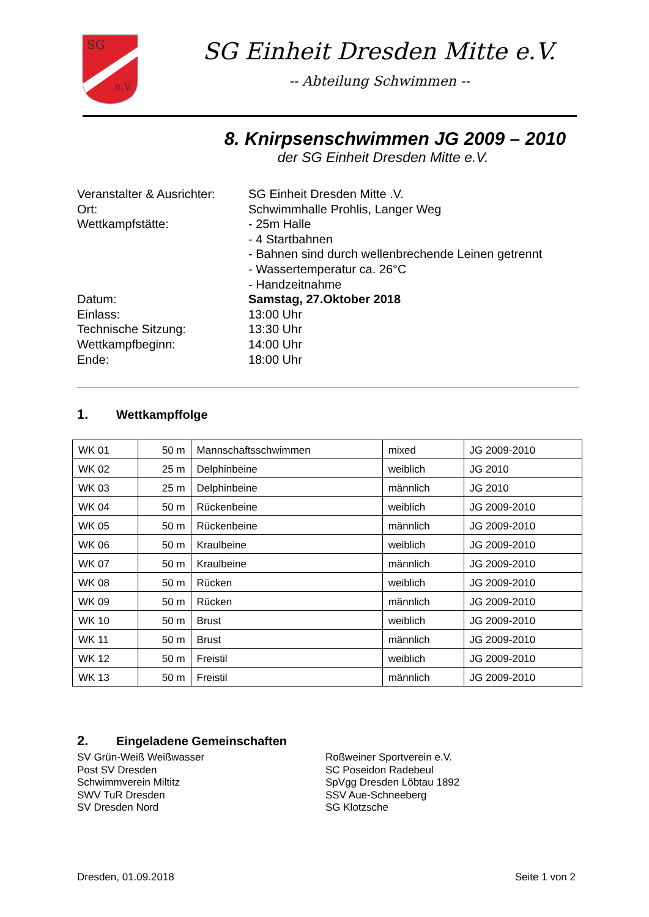SG
e.V.
SG Einheit Dresden Mitte e.V.
-- Abteilung Schwimmen --
8. Knirpsenschwimmen JG 2009 – 2010
der SG Einheit Dresden Mitte e.V.
Veranstalter & Ausrichter:
SG Einheit Dresden Mitte .V.
Ort:
Schwimmhalle Prohlis, Langer Weg
Wettkampfstätte:
- 25m Halle
- 4 Startbahnen
- Bahnen sind durch wellenbrechende Leinen getrennt
- Wassertemperatur ca. 26°C
- Handzeitnahme
Datum:
Samstag, 27.Oktober 2018
Einlass:
13:00 Uhr
Technische Sitzung:
13:30 Uhr
Wettkampfbeginn:
14:00 Uhr
Ende:
18:00 Uhr
1. Wettkampffolge
| WK 01 | 50 m | Mannschaftsschwimmen | mixed | JG 2009-2010 |
| WK 02 | 25 m | Delphinbeine | weiblich | JG 2010 |
| WK 03 | 25 m | Delphinbeine | männlich | JG 2010 |
| WK 04 | 50 m | Rückenbeine | weiblich | JG 2009-2010 |
| WK 05 | 50 m | Rückenbeine | männlich | JG 2009-2010 |
| WK 06 | 50 m | Kraulbeine | weiblich | JG 2009-2010 |
| WK 07 | 50 m | Kraulbeine | männlich | JG 2009-2010 |
| WK 08 | 50 m | Rücken | weiblich | JG 2009-2010 |
| WK 09 | 50 m | Rücken | männlich | JG 2009-2010 |
| WK 10 | 50 m | Brust | weiblich | JG 2009-2010 |
| WK 11 | 50 m | Brust | männlich | JG 2009-2010 |
| WK 12 | 50 m | Freistil | weiblich | JG 2009-2010 |
| WK 13 | 50 m | Freistil | männlich | JG 2009-2010 |
2. Eingeladene Gemeinschaften
SV Grün-Weiß Weißwasser
Post SV Dresden
Schwimmverein Miltitz
SWV TuR Dresden
SV Dresden Nord
Roßweiner Sportverein e.V.
SC Poseidon Radebeul
SpVgg Dresden Löbtau 1892
SSV Aue-Schneeberg
SG Klotzsche
Dresden, 01.09.2018 Seite 1 von 2